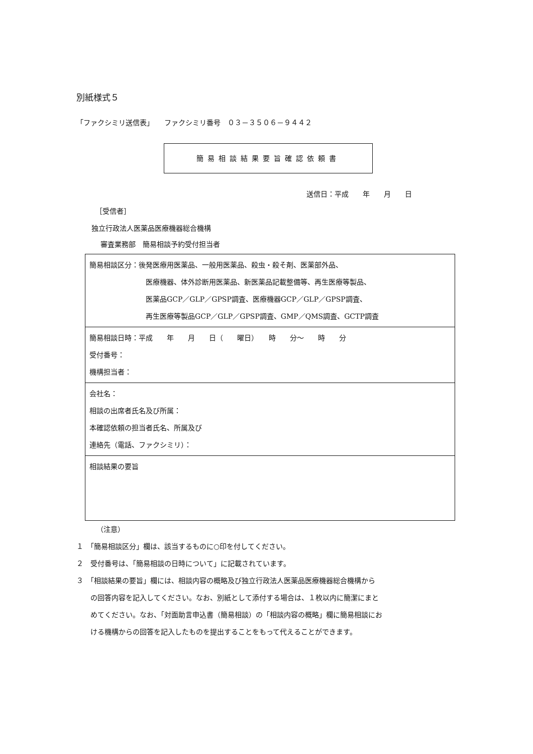別紙様式５
「ファクシミリ送信表」　　ファクシミリ番号　０３－３５０６－９４４２
簡易相談結果要旨確認依頼書
送信日：平成　　年　　月　　日
［受信者］
独立行政法人医薬品医療機器総合機構
審査業務部　簡易相談予約受付担当者
| 簡易相談区分：後発医療用医薬品、一般用医薬品、殺虫・殺そ剤、医薬部外品、 医療機器、体外診断用医薬品、新医薬品記載整備等、再生医療等製品、 医薬品GCP／GLP／GPSP調査、医療機器GCP／GLP／GPSP調査、 再生医療等製品GCP／GLP／GPSP調査、GMP／QMS調査、GCTP調査 |
| 簡易相談日時：平成 年 月 日（ 曜日） 時 分～ 時 分 受付番号： 機構担当者： |
| 会社名： 相談の出席者氏名及び所属： 本確認依頼の担当者氏名、所属及び 連絡先（電話、ファクシミリ）： |
| 相談結果の要旨 |
（注意）
１　「簡易相談区分」欄は、該当するものに○印を付してください。
２　受付番号は、「簡易相談の日時について」に記載されています。
３　「相談結果の要旨」欄には、相談内容の概略及び独立行政法人医薬品医療機器総合機構から
　　の回答内容を記入してください。なお、別紙として添付する場合は、１枚以内に簡潔にまと
　　めてください。なお、「対面助言申込書（簡易相談）の「相談内容の概略」欄に簡易相談にお
　　ける機構からの回答を記入したものを提出することをもって代えることができます。